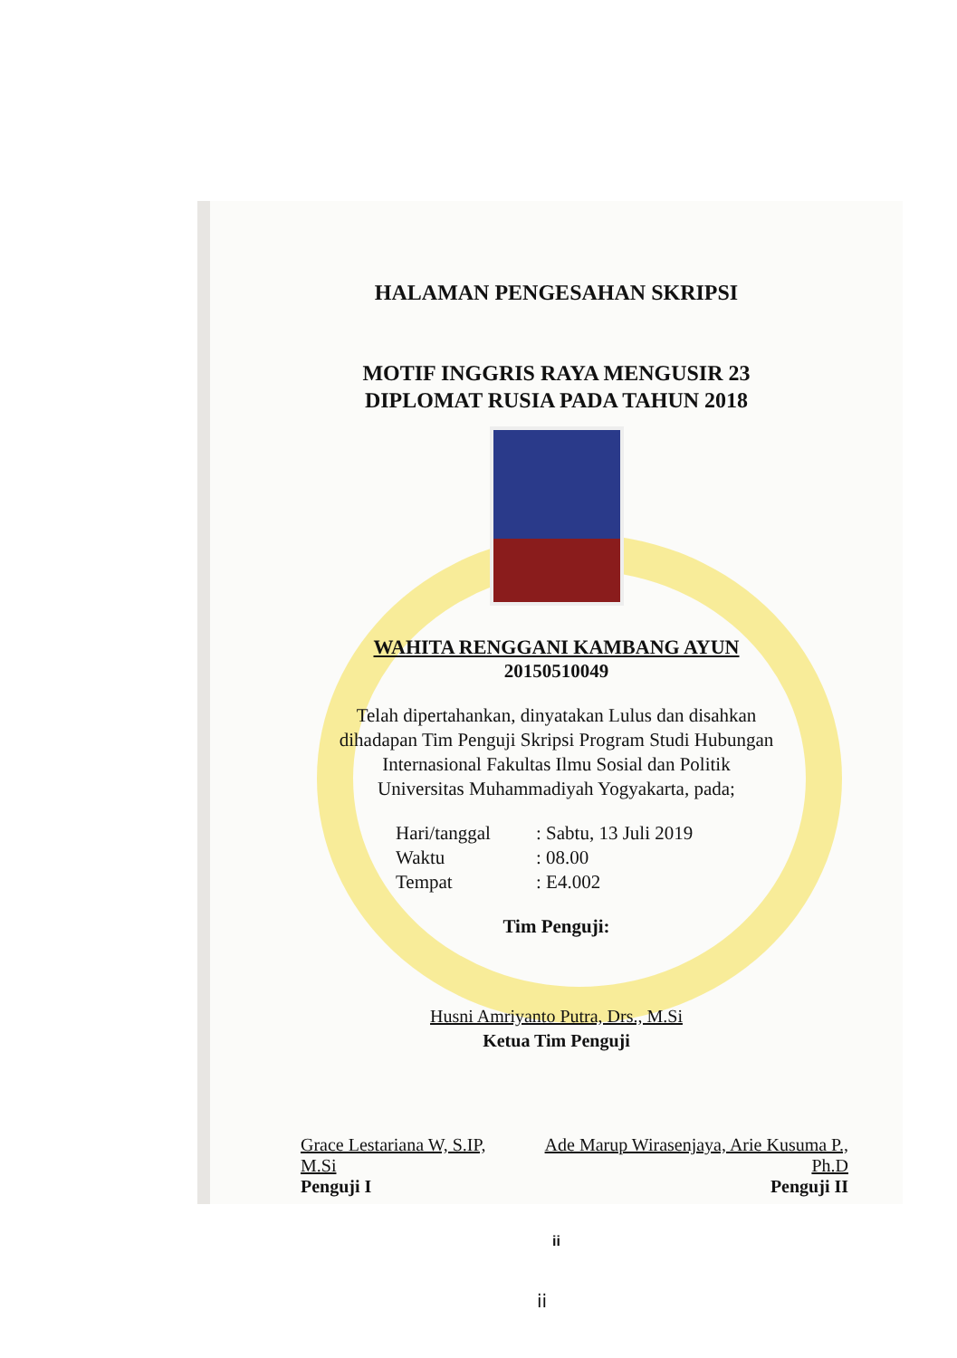HALAMAN PENGESAHAN SKRIPSI
MOTIF INGGRIS RAYA MENGUSIR 23
DIPLOMAT RUSIA PADA TAHUN 2018
WAHITA RENGGANI KAMBANG AYUN
20150510049
Telah dipertahankan, dinyatakan Lulus dan disahkan
dihadapan Tim Penguji Skripsi Program Studi Hubungan
Internasional Fakultas Ilmu Sosial dan Politik
Universitas Muhammadiyah Yogyakarta, pada;
Hari/tanggal: Sabtu, 13 Juli 2019
Waktu: 08.00
Tempat: E4.002
Tim Penguji:
Husni Amriyanto Putra, Drs., M.Si
Ketua Tim Penguji
Grace Lestariana W, S.IP, M.Si
Penguji I
Ade Marup Wirasenjaya, Arie Kusuma P., Ph.D
Penguji II
ii
ii